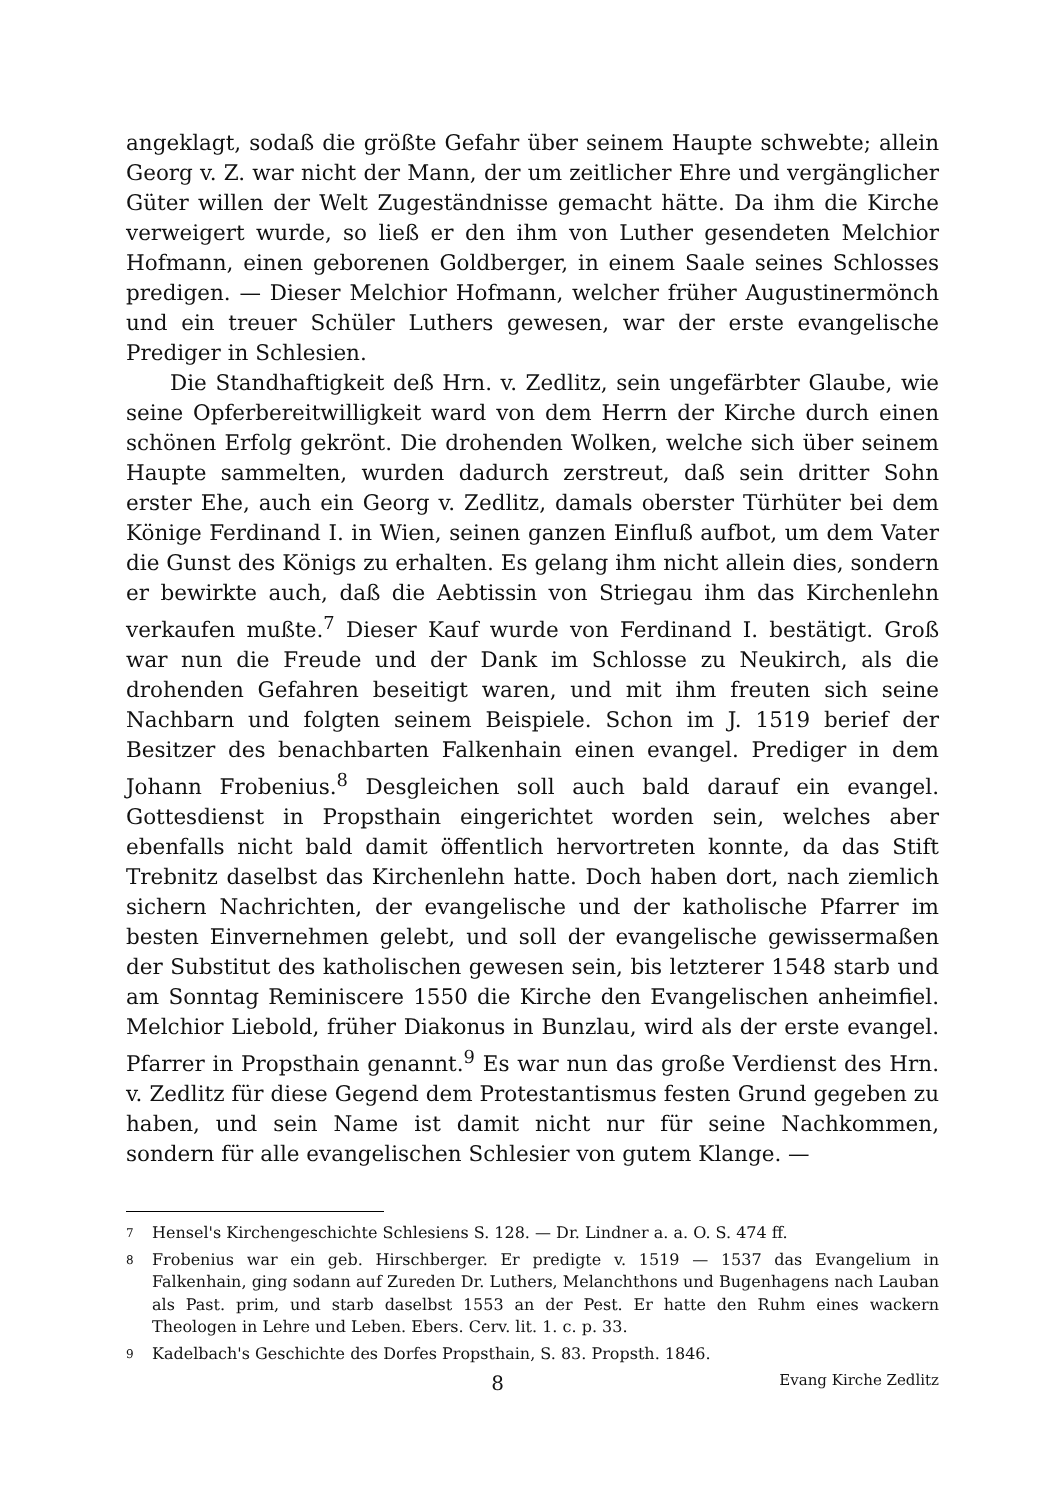angeklagt, sodaß die größte Gefahr über seinem Haupte schwebte; allein Georg v. Z. war nicht der Mann, der um zeitlicher Ehre und vergänglicher Güter willen der Welt Zugeständnisse gemacht hätte. Da ihm die Kirche verweigert wurde, so ließ er den ihm von Luther gesendeten Melchior Hofmann, einen geborenen Goldberger, in einem Saale seines Schlosses predigen. — Dieser Melchior Hofmann, welcher früher Augustinermönch und ein treuer Schüler Luthers gewesen, war der erste evangelische Prediger in Schlesien.
Die Standhaftigkeit deß Hrn. v. Zedlitz, sein ungefärbter Glaube, wie seine Opferbereitwilligkeit ward von dem Herrn der Kirche durch einen schönen Erfolg gekrönt. Die drohenden Wolken, welche sich über seinem Haupte sammelten, wurden dadurch zerstreut, daß sein dritter Sohn erster Ehe, auch ein Georg v. Zedlitz, damals oberster Türhüter bei dem Könige Ferdinand I. in Wien, seinen ganzen Einfluß aufbot, um dem Vater die Gunst des Königs zu erhalten. Es gelang ihm nicht allein dies, sondern er bewirkte auch, daß die Aebtissin von Striegau ihm das Kirchenlehn verkaufen mußte.<sup>7</sup> Dieser Kauf wurde von Ferdinand I. bestätigt. Groß war nun die Freude und der Dank im Schlosse zu Neukirch, als die drohenden Gefahren beseitigt waren, und mit ihm freuten sich seine Nachbarn und folgten seinem Beispiele. Schon im J. 1519 berief der Besitzer des benachbarten Falkenhain einen evangel. Prediger in dem Johann Frobenius.<sup>8</sup> Desgleichen soll auch bald darauf ein evangel. Gottesdienst in Propsthain eingerichtet worden sein, welches aber ebenfalls nicht bald damit öffentlich hervortreten konnte, da das Stift Trebnitz daselbst das Kirchenlehn hatte. Doch haben dort, nach ziemlich sichern Nachrichten, der evangelische und der katholische Pfarrer im besten Einvernehmen gelebt, und soll der evangelische gewissermaßen der Substitut des katholischen gewesen sein, bis letzterer 1548 starb und am Sonntag Reminiscere 1550 die Kirche den Evangelischen anheimfiel. Melchior Liebold, früher Diakonus in Bunzlau, wird als der erste evangel. Pfarrer in Propsthain genannt.<sup>9</sup> Es war nun das große Verdienst des Hrn. v. Zedlitz für diese Gegend dem Protestantismus festen Grund gegeben zu haben, und sein Name ist damit nicht nur für seine Nachkommen, sondern für alle evangelischen Schlesier von gutem Klange. —
7 Hensel's Kirchengeschichte Schlesiens S. 128. — Dr. Lindner a. a. O. S. 474 ff.
8 Frobenius war ein geb. Hirschberger. Er predigte v. 1519 — 1537 das Evangelium in Falkenhain, ging sodann auf Zureden Dr. Luthers, Melanchthons und Bugenhagens nach Lauban als Past. prim, und starb daselbst 1553 an der Pest. Er hatte den Ruhm eines wackern Theologen in Lehre und Leben. Ebers. Cerv. lit. 1. c. p. 33.
9 Kadelbach's Geschichte des Dorfes Propsthain, S. 83. Propsth. 1846.
8 Evang Kirche Zedlitz